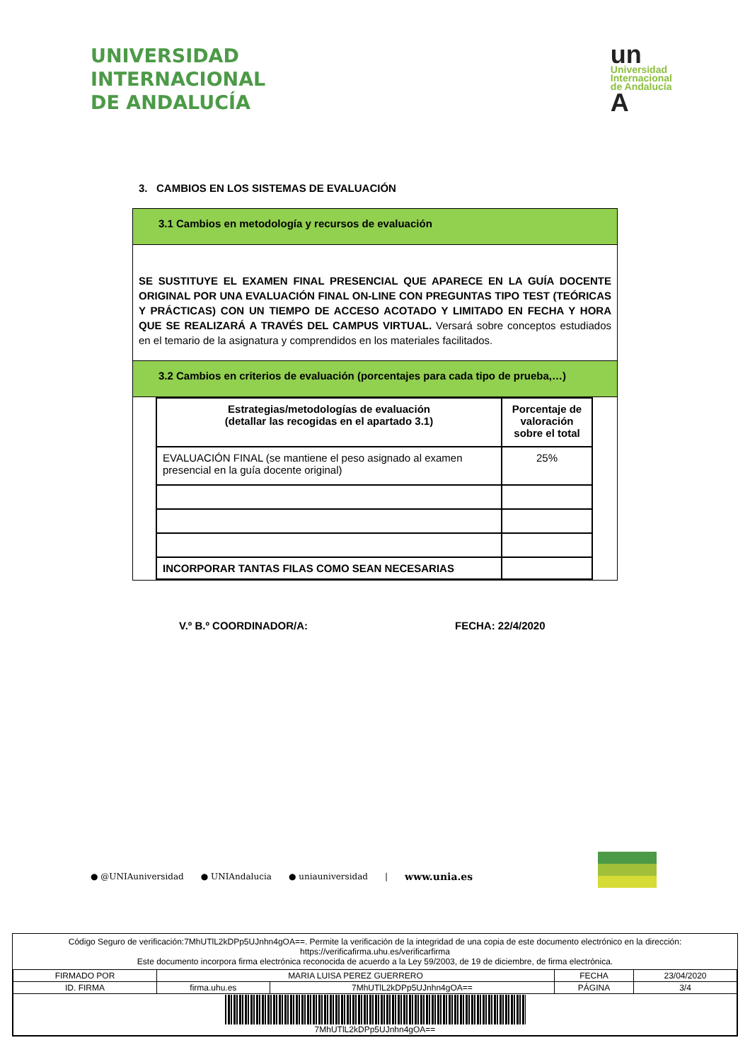UNIVERSIDAD
INTERNACIONAL
DE ANDALUCÍA
un
Universidad
Internacional
de Andalucía
A
3. CAMBIOS EN LOS SISTEMAS DE EVALUACIÓN
3.1 Cambios en metodología y recursos de evaluación
SE SUSTITUYE EL EXAMEN FINAL PRESENCIAL QUE APARECE EN LA GUÍA DOCENTE ORIGINAL POR UNA EVALUACIÓN FINAL ON-LINE CON PREGUNTAS TIPO TEST (TEÓRICAS Y PRÁCTICAS) CON UN TIEMPO DE ACCESO ACOTADO Y LIMITADO EN FECHA Y HORA QUE SE REALIZARÁ A TRAVÉS DEL CAMPUS VIRTUAL. Versará sobre conceptos estudiados en el temario de la asignatura y comprendidos en los materiales facilitados.
3.2 Cambios en criterios de evaluación (porcentajes para cada tipo de prueba,…)
| Estrategias/metodologías de evaluación (detallar las recogidas en el apartado 3.1) | Porcentaje de valoración sobre el total |
| --- | --- |
| EVALUACIÓN FINAL (se mantiene el peso asignado al examen presencial en la guía docente original) | 25% |
| INCORPORAR TANTAS FILAS COMO SEAN NECESARIAS | |
V.º B.º COORDINADOR/A: FECHA: 22/4/2020
● @UNIAuniversidad ● UNIAndalucia ● uniauniversidad | www.unia.es
Código Seguro de verificación:7MhUTlL2kDPp5UJnhn4gOA==. Permite la verificación de la integridad de una copia de este documento electrónico en la dirección: https://verificafirma.uhu.es/verificarfirma
Este documento incorpora firma electrónica reconocida de acuerdo a la Ley 59/2003, de 19 de diciembre, de firma electrónica.
| FIRMADO POR | MARIA LUISA PEREZ GUERRERO | | FECHA | 23/04/2020 |
| ID. FIRMA | firma.uhu.es | 7MhUTlL2kDPp5UJnhn4gOA== | PÁGINA | 3/4 |
| 7MhUTlL2kDPp5UJnhn4gOA== | | | | |